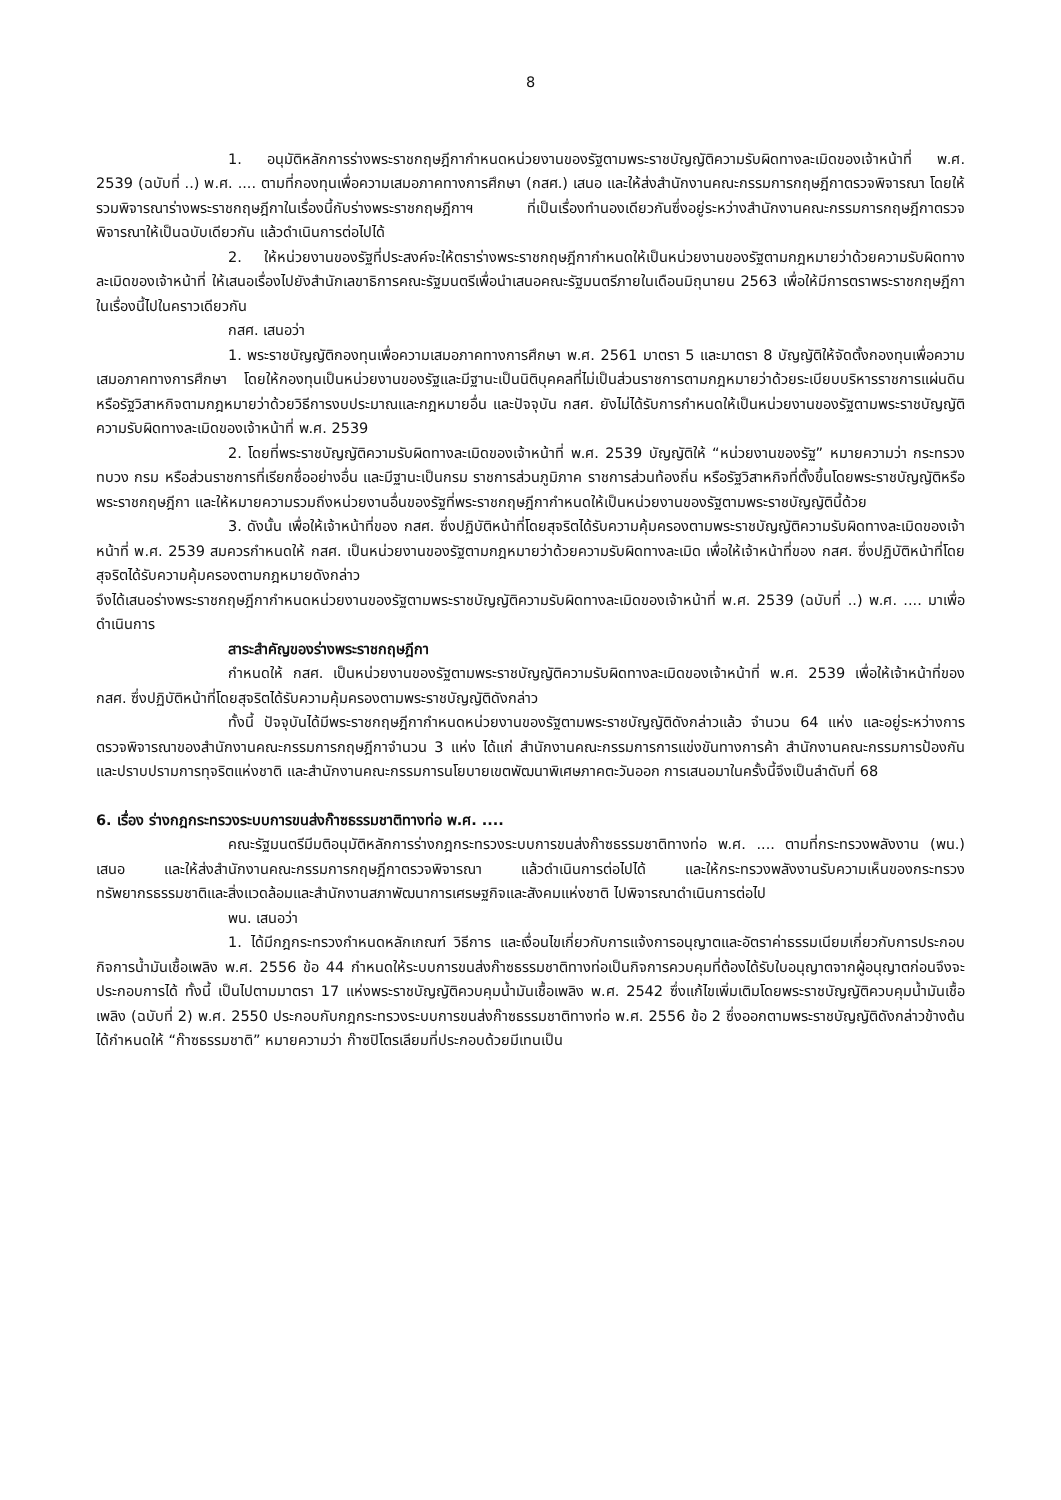8
1. อนุมัติหลักการร่างพระราชกฤษฎีกากำหนดหน่วยงานของรัฐตามพระราชบัญญัติความรับผิดทางละเมิดของเจ้าหน้าที่ พ.ศ. 2539 (ฉบับที่ ..) พ.ศ. .... ตามที่กองทุนเพื่อความเสมอภาคทางการศึกษา (กสศ.) เสนอ และให้ส่งสำนักงานคณะกรรมการกฤษฎีกาตรวจพิจารณา โดยให้รวมพิจารณาร่างพระราชกฤษฎีกาในเรื่องนี้กับร่างพระราชกฤษฎีกาฯ ที่เป็นเรื่องทำนองเดียวกันซึ่งอยู่ระหว่างสำนักงานคณะกรรมการกฤษฎีกาตรวจพิจารณาให้เป็นฉบับเดียวกัน แล้วดำเนินการต่อไปได้
2. ให้หน่วยงานของรัฐที่ประสงค์จะให้ตราร่างพระราชกฤษฎีกากำหนดให้เป็นหน่วยงานของรัฐตามกฎหมายว่าด้วยความรับผิดทางละเมิดของเจ้าหน้าที่ ให้เสนอเรื่องไปยังสำนักเลขาธิการคณะรัฐมนตรีเพื่อนำเสนอคณะรัฐมนตรีภายในเดือนมิถุนายน 2563 เพื่อให้มีการตราพระราชกฤษฎีกาในเรื่องนี้ไปในคราวเดียวกัน
กสศ. เสนอว่า
1. พระราชบัญญัติกองทุนเพื่อความเสมอภาคทางการศึกษา พ.ศ. 2561 มาตรา 5 และมาตรา 8 บัญญัติให้จัดตั้งกองทุนเพื่อความเสมอภาคทางการศึกษา โดยให้กองทุนเป็นหน่วยงานของรัฐและมีฐานะเป็นนิติบุคคลที่ไม่เป็นส่วนราชการตามกฎหมายว่าด้วยระเบียบบริหารราชการแผ่นดิน หรือรัฐวิสาหกิจตามกฎหมายว่าด้วยวิธีการงบประมาณและกฎหมายอื่น และปัจจุบัน กสศ. ยังไม่ได้รับการกำหนดให้เป็นหน่วยงานของรัฐตามพระราชบัญญัติความรับผิดทางละเมิดของเจ้าหน้าที่ พ.ศ. 2539
2. โดยที่พระราชบัญญัติความรับผิดทางละเมิดของเจ้าหน้าที่ พ.ศ. 2539 บัญญัติให้ “หน่วยงานของรัฐ” หมายความว่า กระทรวง ทบวง กรม หรือส่วนราชการที่เรียกชื่ออย่างอื่น และมีฐานะเป็นกรม ราชการส่วนภูมิภาค ราชการส่วนท้องถิ่น หรือรัฐวิสาหกิจที่ตั้งขึ้นโดยพระราชบัญญัติหรือพระราชกฤษฎีกา และให้หมายความรวมถึงหน่วยงานอื่นของรัฐที่พระราชกฤษฎีกากำหนดให้เป็นหน่วยงานของรัฐตามพระราชบัญญัตินี้ด้วย
3. ดังนั้น เพื่อให้เจ้าหน้าที่ของ กสศ. ซึ่งปฏิบัติหน้าที่โดยสุจริตได้รับความคุ้มครองตามพระราชบัญญัติความรับผิดทางละเมิดของเจ้าหน้าที่ พ.ศ. 2539 สมควรกำหนดให้ กสศ. เป็นหน่วยงานของรัฐตามกฎหมายว่าด้วยความรับผิดทางละเมิด เพื่อให้เจ้าหน้าที่ของ กสศ. ซึ่งปฏิบัติหน้าที่โดยสุจริตได้รับความคุ้มครองตามกฎหมายดังกล่าว
จึงได้เสนอร่างพระราชกฤษฎีกากำหนดหน่วยงานของรัฐตามพระราชบัญญัติความรับผิดทางละเมิดของเจ้าหน้าที่ พ.ศ. 2539 (ฉบับที่ ..) พ.ศ. .... มาเพื่อดำเนินการ
สาระสำคัญของร่างพระราชกฤษฎีกา
กำหนดให้ กสศ. เป็นหน่วยงานของรัฐตามพระราชบัญญัติความรับผิดทางละเมิดของเจ้าหน้าที่ พ.ศ. 2539 เพื่อให้เจ้าหน้าที่ของ กสศ. ซึ่งปฏิบัติหน้าที่โดยสุจริตได้รับความคุ้มครองตามพระราชบัญญัติดังกล่าว
ทั้งนี้ ปัจจุบันได้มีพระราชกฤษฎีกากำหนดหน่วยงานของรัฐตามพระราชบัญญัติดังกล่าวแล้ว จำนวน 64 แห่ง และอยู่ระหว่างการตรวจพิจารณาของสำนักงานคณะกรรมการกฤษฎีกาจำนวน 3 แห่ง ได้แก่ สำนักงานคณะกรรมการการแข่งขันทางการค้า สำนักงานคณะกรรมการป้องกันและปราบปรามการทุจริตแห่งชาติ และสำนักงานคณะกรรมการนโยบายเขตพัฒนาพิเศษภาคตะวันออก การเสนอมาในครั้งนี้จึงเป็นลำดับที่ 68
6. เรื่อง ร่างกฎกระทรวงระบบการขนส่งก๊าซธรรมชาติทางท่อ พ.ศ. ....
คณะรัฐมนตรีมีมติอนุมัติหลักการร่างกฎกระทรวงระบบการขนส่งก๊าซธรรมชาติทางท่อ พ.ศ. .... ตามที่กระทรวงพลังงาน (พน.) เสนอ และให้ส่งสำนักงานคณะกรรมการกฤษฎีกาตรวจพิจารณา แล้วดำเนินการต่อไปได้ และให้กระทรวงพลังงานรับความเห็นของกระทรวงทรัพยากรธรรมชาติและสิ่งแวดล้อมและสำนักงานสภาพัฒนาการเศรษฐกิจและสังคมแห่งชาติ ไปพิจารณาดำเนินการต่อไป
พน. เสนอว่า
1. ได้มีกฎกระทรวงกำหนดหลักเกณฑ์ วิธีการ และเงื่อนไขเกี่ยวกับการแจ้งการอนุญาตและอัตราค่าธรรมเนียมเกี่ยวกับการประกอบกิจการน้ำมันเชื้อเพลิง พ.ศ. 2556 ข้อ 44 กำหนดให้ระบบการขนส่งก๊าซธรรมชาติทางท่อเป็นกิจการควบคุมที่ต้องได้รับใบอนุญาตจากผู้อนุญาตก่อนจึงจะประกอบการได้ ทั้งนี้ เป็นไปตามมาตรา 17 แห่งพระราชบัญญัติควบคุมน้ำมันเชื้อเพลิง พ.ศ. 2542 ซึ่งแก้ไขเพิ่มเติมโดยพระราชบัญญัติควบคุมน้ำมันเชื้อเพลิง (ฉบับที่ 2) พ.ศ. 2550 ประกอบกับกฎกระทรวงระบบการขนส่งก๊าซธรรมชาติทางท่อ พ.ศ. 2556 ข้อ 2 ซึ่งออกตามพระราชบัญญัติดังกล่าวข้างต้นได้กำหนดให้ “ก๊าซธรรมชาติ” หมายความว่า ก๊าซปิโตรเลียมที่ประกอบด้วยมีเทนเป็น